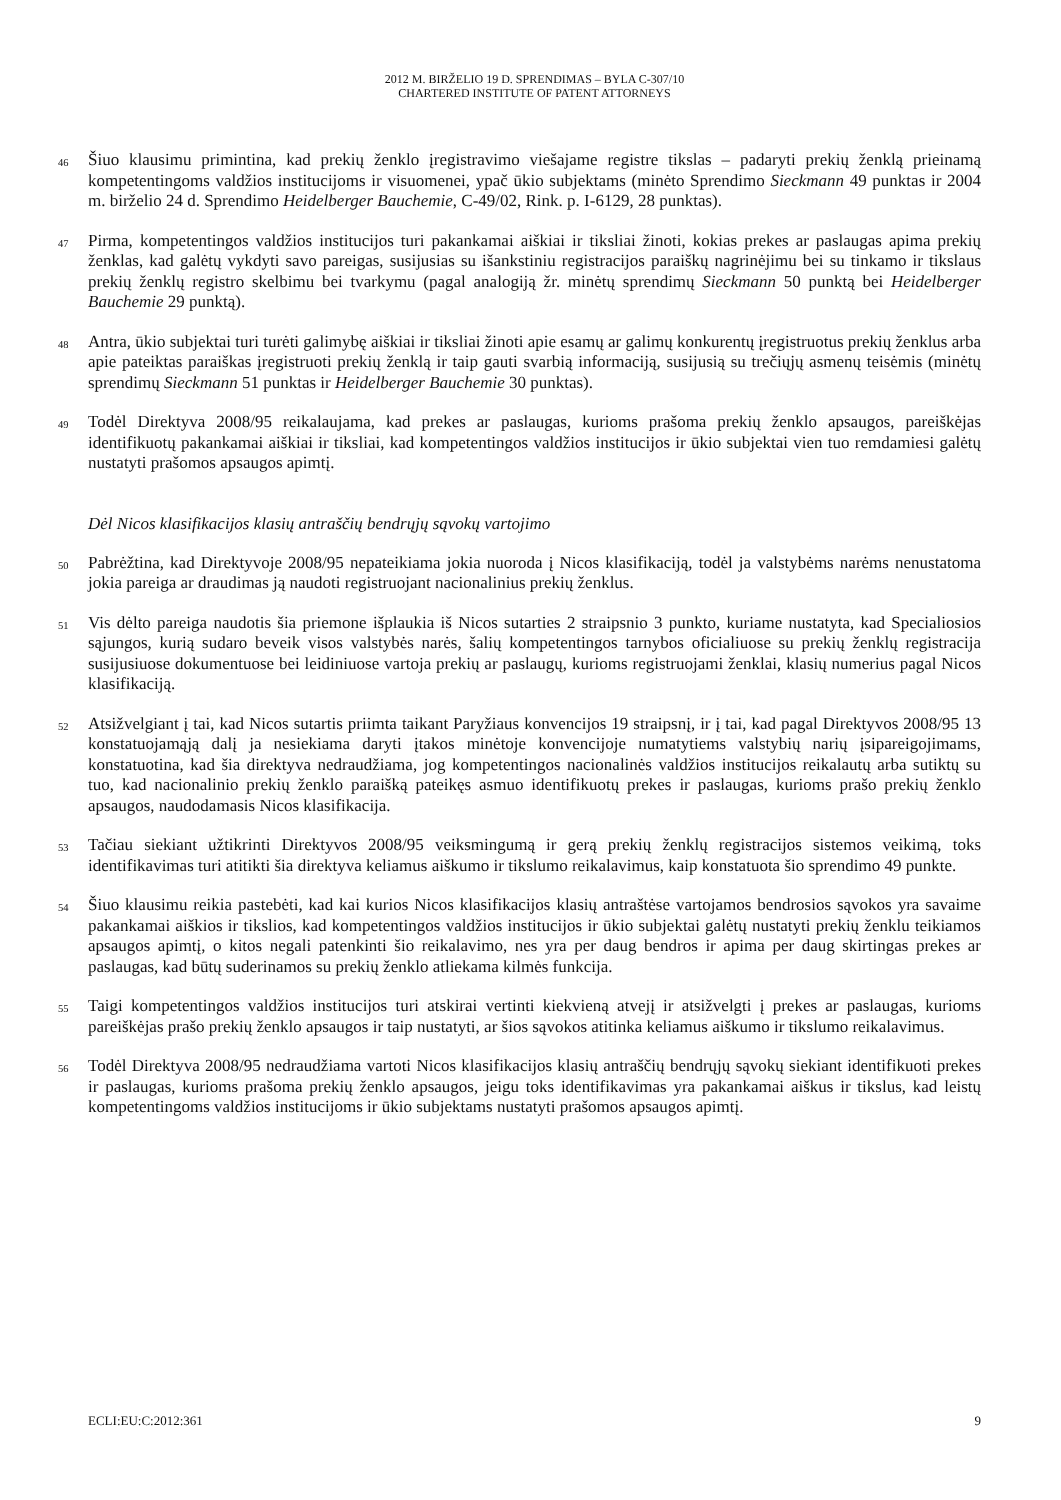2012 M. BIRŽELIO 19 D. SPRENDIMAS – BYLA C-307/10
CHARTERED INSTITUTE OF PATENT ATTORNEYS
46
Šiuo klausimu primintina, kad prekių ženklo įregistravimo viešajame registre tikslas – padaryti prekių ženklą prieinamą kompetentingoms valdžios institucijoms ir visuomenei, ypač ūkio subjektams (minėto Sprendimo Sieckmann 49 punktas ir 2004 m. birželio 24 d. Sprendimo Heidelberger Bauchemie, C-49/02, Rink. p. I-6129, 28 punktas).
47
Pirma, kompetentingos valdžios institucijos turi pakankamai aiškiai ir tiksliai žinoti, kokias prekes ar paslaugas apima prekių ženklas, kad galėtų vykdyti savo pareigas, susijusias su išankstiniu registracijos paraiškų nagrinėjimu bei su tinkamo ir tikslaus prekių ženklų registro skelbimu bei tvarkymu (pagal analogiją žr. minėtų sprendimų Sieckmann 50 punktą bei Heidelberger Bauchemie 29 punktą).
48
Antra, ūkio subjektai turi turėti galimybę aiškiai ir tiksliai žinoti apie esamų ar galimų konkurentų įregistruotus prekių ženklus arba apie pateiktas paraiškas įregistruoti prekių ženklą ir taip gauti svarbią informaciją, susijusią su trečiųjų asmenų teisėmis (minėtų sprendimų Sieckmann 51 punktas ir Heidelberger Bauchemie 30 punktas).
49
Todėl Direktyva 2008/95 reikalaujama, kad prekes ar paslaugas, kurioms prašoma prekių ženklo apsaugos, pareiškėjas identifikuotų pakankamai aiškiai ir tiksliai, kad kompetentingos valdžios institucijos ir ūkio subjektai vien tuo remdamiesi galėtų nustatyti prašomos apsaugos apimtį.
Dėl Nicos klasifikacijos klasių antraščių bendrųjų sąvokų vartojimo
50
Pabrėžtina, kad Direktyvoje 2008/95 nepateikiama jokia nuoroda į Nicos klasifikaciją, todėl ja valstybėms narėms nenustatoma jokia pareiga ar draudimas ją naudoti registruojant nacionalinius prekių ženklus.
51
Vis dėlto pareiga naudotis šia priemone išplaukia iš Nicos sutarties 2 straipsnio 3 punkto, kuriame nustatyta, kad Specialiosios sąjungos, kurią sudaro beveik visos valstybės narės, šalių kompetentingos tarnybos oficialiuose su prekių ženklų registracija susijusiuose dokumentuose bei leidiniuose vartoja prekių ar paslaugų, kurioms registruojami ženklai, klasių numerius pagal Nicos klasifikaciją.
52
Atsižvelgiant į tai, kad Nicos sutartis priimta taikant Paryžiaus konvencijos 19 straipsnį, ir į tai, kad pagal Direktyvos 2008/95 13 konstatuojamąją dalį ja nesiekiama daryti įtakos minėtoje konvencijoje numatytiems valstybių narių įsipareigojimams, konstatuotina, kad šia direktyva nedraudžiama, jog kompetentingos nacionalinės valdžios institucijos reikalautų arba sutiktų su tuo, kad nacionalinio prekių ženklo paraišką pateikęs asmuo identifikuotų prekes ir paslaugas, kurioms prašo prekių ženklo apsaugos, naudodamasis Nicos klasifikacija.
53
Tačiau siekiant užtikrinti Direktyvos 2008/95 veiksmingumą ir gerą prekių ženklų registracijos sistemos veikimą, toks identifikavimas turi atitikti šia direktyva keliamus aiškumo ir tikslumo reikalavimus, kaip konstatuota šio sprendimo 49 punkte.
54
Šiuo klausimu reikia pastebėti, kad kai kurios Nicos klasifikacijos klasių antraštėse vartojamos bendrosios sąvokos yra savaime pakankamai aiškios ir tikslios, kad kompetentingos valdžios institucijos ir ūkio subjektai galėtų nustatyti prekių ženklu teikiamos apsaugos apimtį, o kitos negali patenkinti šio reikalavimo, nes yra per daug bendros ir apima per daug skirtingas prekes ar paslaugas, kad būtų suderinamos su prekių ženklo atliekama kilmės funkcija.
55
Taigi kompetentingos valdžios institucijos turi atskirai vertinti kiekvieną atvejį ir atsižvelgti į prekes ar paslaugas, kurioms pareiškėjas prašo prekių ženklo apsaugos ir taip nustatyti, ar šios sąvokos atitinka keliamus aiškumo ir tikslumo reikalavimus.
56
Todėl Direktyva 2008/95 nedraudžiama vartoti Nicos klasifikacijos klasių antraščių bendrųjų sąvokų siekiant identifikuoti prekes ir paslaugas, kurioms prašoma prekių ženklo apsaugos, jeigu toks identifikavimas yra pakankamai aiškus ir tikslus, kad leistų kompetentingoms valdžios institucijoms ir ūkio subjektams nustatyti prašomos apsaugos apimtį.
ECLI:EU:C:2012:361 9